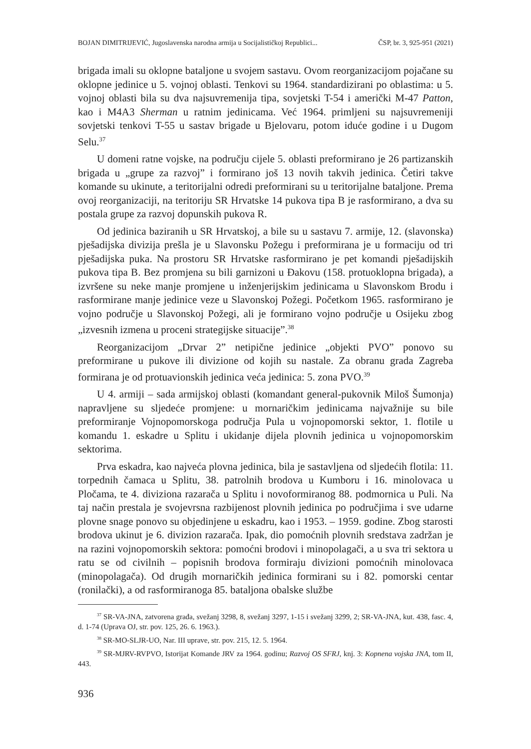BOJAN DIMITRIJEVIĆ, Jugoslavenska narodna armija u Socijalističkoj Republici... ČSP, br. 3, 925-951 (2021)
brigada imali su oklopne bataljone u svojem sastavu. Ovom reorganizacijom pojačane su oklopne jedinice u 5. vojnoj oblasti. Tenkovi su 1964. standardizirani po oblastima: u 5. vojnoj oblasti bila su dva najsuvremenija tipa, sovjetski T-54 i američki M-47 Patton, kao i M4A3 Sherman u ratnim jedinicama. Već 1964. primljeni su najsuvremeniji sovjetski tenkovi T-55 u sastav brigade u Bjelovaru, potom iduće godine i u Dugom Selu.<sup>37</sup>
U domeni ratne vojske, na području cijele 5. oblasti preformirano je 26 partizanskih brigada u „grupe za razvoj” i formirano još 13 novih takvih jedinica. Četiri takve komande su ukinute, a teritorijalni odredi preformirani su u teritorijalne bataljone. Prema ovoj reorganizaciji, na teritoriju SR Hrvatske 14 pukova tipa B je rasformirano, a dva su postala grupe za razvoj dopunskih pukova R.
Od jedinica baziranih u SR Hrvatskoj, a bile su u sastavu 7. armije, 12. (slavonska) pješadijska divizija prešla je u Slavonsku Požegu i preformirana je u formaciju od tri pješadijska puka. Na prostoru SR Hrvatske rasformirano je pet komandi pješadijskih pukova tipa B. Bez promjena su bili garnizoni u Đakovu (158. protuoklopna brigada), a izvršene su neke manje promjene u inženjerijskim jedinicama u Slavonskom Brodu i rasformirane manje jedinice veze u Slavonskoj Požegi. Početkom 1965. rasformirano je vojno područje u Slavonskoj Požegi, ali je formirano vojno područje u Osijeku zbog „izvesnih izmena u proceni strategijske situacije”.<sup>38</sup>
Reorganizacijom „Drvar 2” netipične jedinice „objekti PVO” ponovo su preformirane u pukove ili divizione od kojih su nastale. Za obranu grada Zagreba formirana je od protuavionskih jedinica veća jedinica: 5. zona PVO.<sup>39</sup>
U 4. armiji – sada armijskoj oblasti (komandant general-pukovnik Miloš Šumonja) napravljene su sljedeće promjene: u mornaričkim jedinicama najvažnije su bile preformiranje Vojnopomorskoga područja Pula u vojnopomorski sektor, 1. flotile u komandu 1. eskadre u Splitu i ukidanje dijela plovnih jedinica u vojnopomorskim sektorima.
Prva eskadra, kao najveća plovna jedinica, bila je sastavljena od sljedećih flotila: 11. torpednih čamaca u Splitu, 38. patrolnih brodova u Kumboru i 16. minolovaca u Pločama, te 4. diviziona razarača u Splitu i novoformiranog 88. podmornica u Puli. Na taj način prestala je svojevrsna razbijenost plovnih jedinica po područjima i sve udarne plovne snage ponovo su objedinjene u eskadru, kao i 1953. – 1959. godine. Zbog starosti brodova ukinut je 6. divizion razarača. Ipak, dio pomoćnih plovnih sredstava zadržan je na razini vojnopomorskih sektora: pomoćni brodovi i minopolagači, a u sva tri sektora u ratu se od civilnih – popisnih brodova formiraju divizioni pomoćnih minolovaca (minopolagača). Od drugih mornaričkih jedinica formirani su i 82. pomorski centar (ronilački), a od rasformiranoga 85. bataljona obalske službe
<sup>37</sup> SR-VA-JNA, zatvorena građa, svežanj 3298, 8, svežanj 3297, 1-15 i svežanj 3299, 2; SR-VA-JNA, kut. 438, fasc. 4, d. 1-74 (Uprava OJ, str. pov. 125, 26. 6. 1963.).
<sup>38</sup> SR-MO-SLJR-UO, Nar. III uprave, str. pov. 215, 12. 5. 1964.
<sup>39</sup> SR-MJRV-RVPVO, Istorijat Komande JRV za 1964. godinu; Razvoj OS SFRJ, knj. 3: Kopnena vojska JNA, tom II, 443.
936